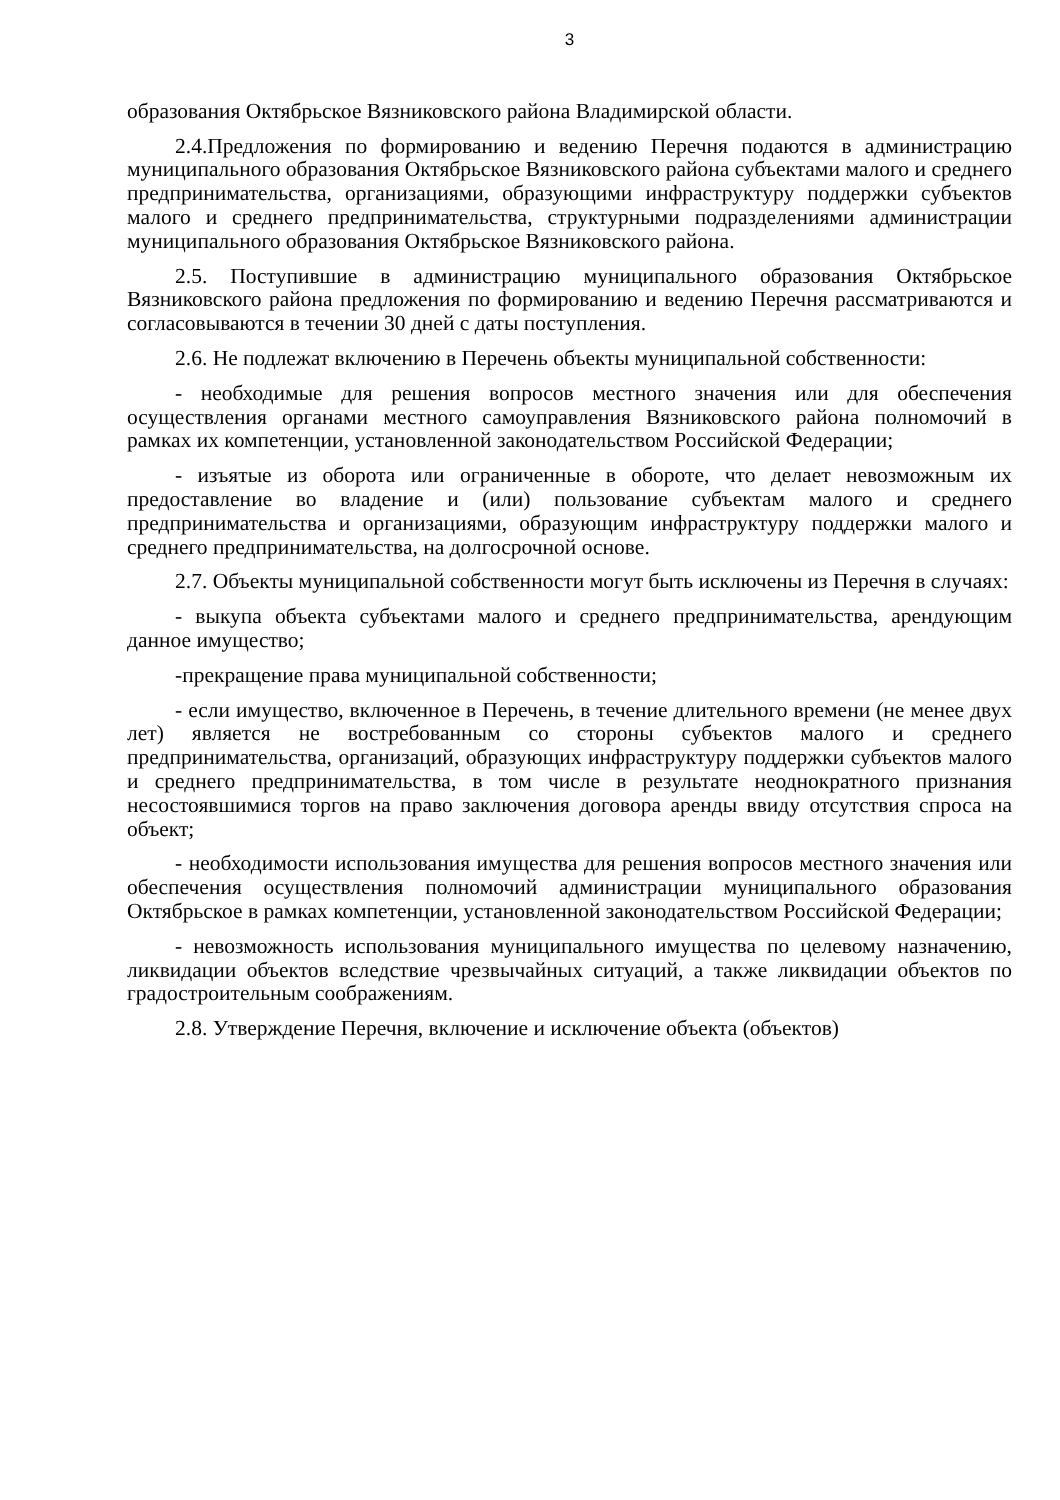3
образования Октябрьское Вязниковского района Владимирской области.
2.4.Предложения по формированию и ведению Перечня подаются в администрацию муниципального образования Октябрьское Вязниковского района субъектами малого и среднего предпринимательства, организациями, образующими инфраструктуру поддержки субъектов малого и среднего предпринимательства, структурными подразделениями администрации муниципального образования Октябрьское Вязниковского района.
2.5. Поступившие в администрацию муниципального образования Октябрьское Вязниковского района предложения по формированию и ведению Перечня рассматриваются и согласовываются в течении 30 дней с даты поступления.
2.6. Не подлежат включению в Перечень объекты муниципальной собственности:
- необходимые для решения вопросов местного значения или для обеспечения осуществления органами местного самоуправления Вязниковского района полномочий в рамках их компетенции, установленной законодательством Российской Федерации;
- изъятые из оборота или ограниченные в обороте, что делает невозможным их предоставление во владение и (или) пользование субъектам малого и среднего предпринимательства и организациями, образующим инфраструктуру поддержки малого и среднего предпринимательства, на долгосрочной основе.
2.7. Объекты муниципальной собственности могут быть исключены из Перечня в случаях:
- выкупа объекта субъектами малого и среднего предпринимательства, арендующим данное имущество;
-прекращение права муниципальной собственности;
- если имущество, включенное в Перечень, в течение длительного времени (не менее двух лет) является не востребованным со стороны субъектов малого и среднего предпринимательства, организаций, образующих инфраструктуру поддержки субъектов малого и среднего предпринимательства, в том числе в результате неоднократного признания несостоявшимися торгов на право заключения договора аренды ввиду отсутствия спроса на объект;
- необходимости использования имущества для решения вопросов местного значения или обеспечения осуществления полномочий администрации муниципального образования Октябрьское в рамках компетенции, установленной законодательством Российской Федерации;
- невозможность использования муниципального имущества по целевому назначению, ликвидации объектов вследствие чрезвычайных ситуаций, а также ликвидации объектов по градостроительным соображениям.
2.8. Утверждение Перечня, включение и исключение объекта (объектов)